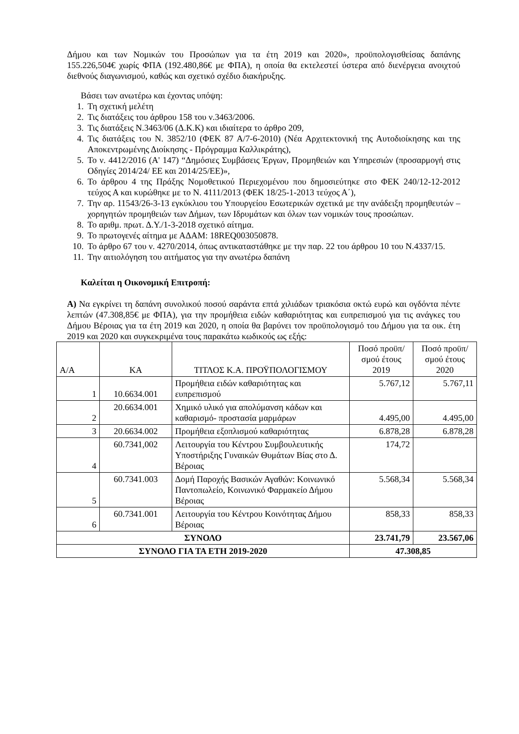Δήμου και των Νομικών του Προσώπων για τα έτη 2019 και 2020», προϋπολογισθείσας δαπάνης 155.226,504€ χωρίς ΦΠΑ (192.480,86€ με ΦΠΑ), η οποία θα εκτελεστεί ύστερα από διενέργεια ανοιχτού διεθνούς διαγωνισμού, καθώς και σχετικό σχέδιο διακήρυξης.
Βάσει των ανωτέρω και έχοντας υπόψη:
1. Τη σχετική μελέτη
2. Τις διατάξεις του άρθρου 158 του ν.3463/2006.
3. Τις διατάξεις Ν.3463/06 (Δ.Κ.Κ) και ιδιαίτερα το άρθρο 209,
4. Τις διατάξεις του Ν. 3852/10 (ΦΕΚ 87 Α/7-6-2010) (Νέα Αρχιτεκτονική της Αυτοδιοίκησης και της Αποκεντρωμένης Διοίκησης - Πρόγραμμα Καλλικράτης),
5. Το ν. 4412/2016 (Α' 147) “Δημόσιες Συμβάσεις Έργων, Προμηθειών και Υπηρεσιών (προσαρμογή στις Οδηγίες 2014/24/ ΕΕ και 2014/25/ΕΕ)»,
6. Το άρθρου 4 της Πράξης Νομοθετικού Περιεχομένου που δημοσιεύτηκε στο ΦΕΚ 240/12-12-2012 τεύχος Α και κυρώθηκε με το Ν. 4111/2013 (ΦΕΚ 18/25-1-2013 τεύχος Α΄),
7. Την αρ. 11543/26-3-13 εγκύκλιου του Υπουργείου Εσωτερικών σχετικά με την ανάδειξη προμηθευτών –χορηγητών προμηθειών των Δήμων, των Ιδρυμάτων και όλων των νομικών τους προσώπων.
8. Το αριθμ. πρωτ. Δ.Υ./1-3-2018 σχετικό αίτημα.
9. Το πρωτογενές αίτημα με ΑΔΑΜ: 18REQ003050878.
10. Το άρθρο 67 του ν. 4270/2014, όπως αντικαταστάθηκε με την παρ. 22 του άρθρου 10 του Ν.4337/15.
11. Την αιτιολόγηση του αιτήματος για την ανωτέρω δαπάνη
Καλείται η Οικονομική Επιτροπή:
Α) Να εγκρίνει τη δαπάνη συνολικού ποσού σαράντα επτά χιλιάδων τριακόσια οκτώ ευρώ και ογδόντα πέντε λεπτών (47.308,85€ με ΦΠΑ), για την προμήθεια ειδών καθαριότητας και ευπρεπισμού για τις ανάγκες του Δήμου Βέροιας για τα έτη 2019 και 2020, η οποία θα βαρύνει τον προϋπολογισμό του Δήμου για τα οικ. έτη 2019 και 2020 και συγκεκριμένα τους παρακάτω κωδικούς ως εξής:
| Α/Α | ΚΑ | ΤΙΤΛΟΣ Κ.Α. ΠΡΟΫΠΟΛΟΓΙΣΜΟΥ | Ποσό προϋπ/σμού έτους 2019 | Ποσό προϋπ/σμού έτους 2020 |
| --- | --- | --- | --- | --- |
| 1 | 10.6634.001 | Προμήθεια ειδών καθαριότητας και ευπρεπισμού | 5.767,12 | 5.767,11 |
| 2 | 20.6634.001 | Χημικό υλικό για απολύμανση κάδων και καθαρισμό- προστασία μαρμάρων | 4.495,00 | 4.495,00 |
| 3 | 20.6634.002 | Προμήθεια εξοπλισμού καθαριότητας | 6.878,28 | 6.878,28 |
| 4 | 60.7341,002 | Λειτουργία του Κέντρου Συμβουλευτικής Υποστήριξης Γυναικών Θυμάτων Βίας στο Δ. Βέροιας | 174,72 | |
| 5 | 60.7341.003 | Δομή Παροχής Βασικών Αγαθών: Κοινωνικό Παντοπωλείο, Κοινωνικό Φαρμακείο Δήμου Βέροιας | 5.568,34 | 5.568,34 |
| 6 | 60.7341.001 | Λειτουργία του Κέντρου Κοινότητας Δήμου Βέροιας | 858,33 | 858,33 |
| ΣΥΝΟΛΟ | | | 23.741,79 | 23.567,06 |
| ΣΥΝΟΛΟ ΓΙΑ ΤΑ ΕΤΗ 2019-2020 | | | 47.308,85 | |